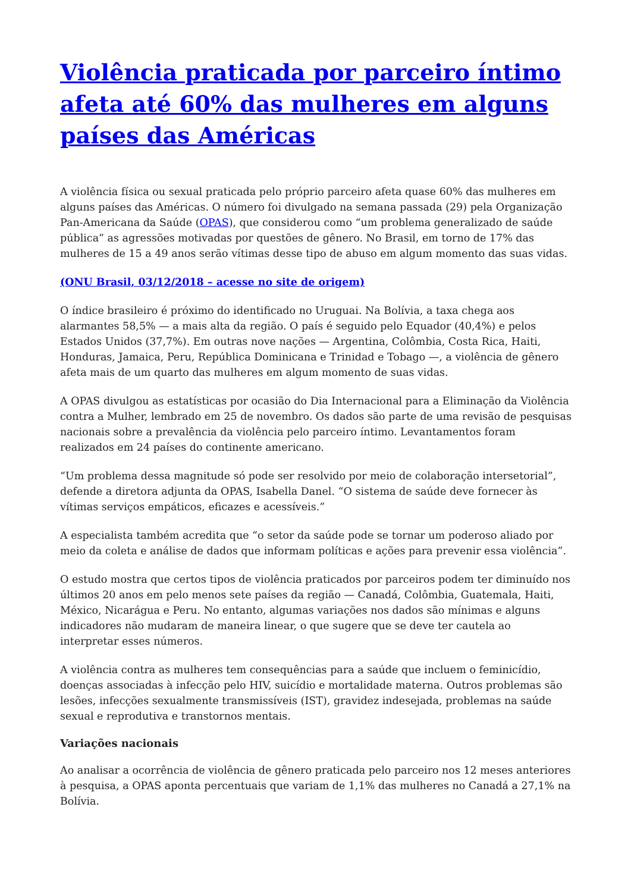Violência praticada por parceiro íntimo afeta até 60% das mulheres em alguns países das Américas
A violência física ou sexual praticada pelo próprio parceiro afeta quase 60% das mulheres em alguns países das Américas. O número foi divulgado na semana passada (29) pela Organização Pan-Americana da Saúde (OPAS), que considerou como “um problema generalizado de saúde pública” as agressões motivadas por questões de gênero. No Brasil, em torno de 17% das mulheres de 15 a 49 anos serão vítimas desse tipo de abuso em algum momento das suas vidas.
(ONU Brasil, 03/12/2018 – acesse no site de origem)
O índice brasileiro é próximo do identificado no Uruguai. Na Bolívia, a taxa chega aos alarmantes 58,5% — a mais alta da região. O país é seguido pelo Equador (40,4%) e pelos Estados Unidos (37,7%). Em outras nove nações — Argentina, Colômbia, Costa Rica, Haiti, Honduras, Jamaica, Peru, República Dominicana e Trinidad e Tobago —, a violência de gênero afeta mais de um quarto das mulheres em algum momento de suas vidas.
A OPAS divulgou as estatísticas por ocasião do Dia Internacional para a Eliminação da Violência contra a Mulher, lembrado em 25 de novembro. Os dados são parte de uma revisão de pesquisas nacionais sobre a prevalência da violência pelo parceiro íntimo. Levantamentos foram realizados em 24 países do continente americano.
“Um problema dessa magnitude só pode ser resolvido por meio de colaboração intersetorial”, defende a diretora adjunta da OPAS, Isabella Danel. “O sistema de saúde deve fornecer às vítimas serviços empáticos, eficazes e acessíveis.”
A especialista também acredita que “o setor da saúde pode se tornar um poderoso aliado por meio da coleta e análise de dados que informam políticas e ações para prevenir essa violência”.
O estudo mostra que certos tipos de violência praticados por parceiros podem ter diminuído nos últimos 20 anos em pelo menos sete países da região — Canadá, Colômbia, Guatemala, Haiti, México, Nicarágua e Peru. No entanto, algumas variações nos dados são mínimas e alguns indicadores não mudaram de maneira linear, o que sugere que se deve ter cautela ao interpretar esses números.
A violência contra as mulheres tem consequências para a saúde que incluem o feminicídio, doenças associadas à infecção pelo HIV, suicídio e mortalidade materna. Outros problemas são lesões, infecções sexualmente transmissíveis (IST), gravidez indesejada, problemas na saúde sexual e reprodutiva e transtornos mentais.
Variações nacionais
Ao analisar a ocorrência de violência de gênero praticada pelo parceiro nos 12 meses anteriores à pesquisa, a OPAS aponta percentuais que variam de 1,1% das mulheres no Canadá a 27,1% na Bolívia.